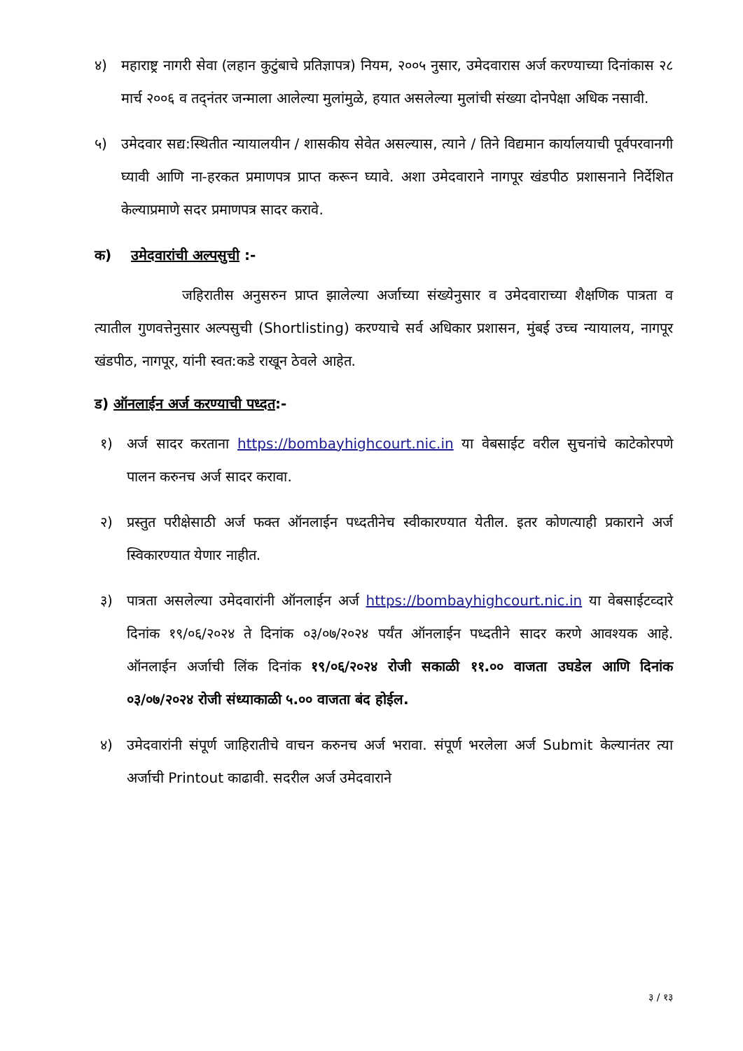४) महाराष्ट्र नागरी सेवा (लहान कुटुंबाचे प्रतिज्ञापत्र) नियम, २००५ नुसार, उमेदवारास अर्ज करण्याच्या दिनांकास २८ मार्च २००६ व तद्नंतर जन्माला आलेल्या मुलांमुळे, हयात असलेल्या मुलांची संख्या दोनपेक्षा अधिक नसावी.
५) उमेदवार सद्य:स्थितीत न्यायालयीन / शासकीय सेवेत असल्यास, त्याने / तिने विद्यमान कार्यालयाची पूर्वपरवानगी घ्यावी आणि ना-हरकत प्रमाणपत्र प्राप्त करून घ्यावे. अशा उमेदवाराने नागपूर खंडपीठ प्रशासनाने निर्देशित केल्याप्रमाणे सदर प्रमाणपत्र सादर करावे.
क) उमेदवारांची अल्पसुची :-
जहिरातीस अनुसरुन प्राप्त झालेल्या अर्जाच्या संख्येनुसार व उमेदवाराच्या शैक्षणिक पात्रता व त्यातील गुणवत्तेनुसार अल्पसुची (Shortlisting) करण्याचे सर्व अधिकार प्रशासन, मुंबई उच्च न्यायालय, नागपूर खंडपीठ, नागपूर, यांनी स्वत:कडे राखून ठेवले आहेत.
ड) ऑनलाईन अर्ज करण्याची पध्दत:-
१) अर्ज सादर करताना https://bombayhighcourt.nic.in या वेबसाईट वरील सुचनांचे काटेकोरपणे पालन करुनच अर्ज सादर करावा.
२) प्रस्तुत परीक्षेसाठी अर्ज फक्त ऑनलाईन पध्दतीनेच स्वीकारण्यात येतील. इतर कोणत्याही प्रकाराने अर्ज स्विकारण्यात येणार नाहीत.
३) पात्रता असलेल्या उमेदवारांनी ऑनलाईन अर्ज https://bombayhighcourt.nic.in या वेबसाईटव्दारे दिनांक १९/०६/२०२४ ते दिनांक ०३/०७/२०२४ पर्यंत ऑनलाईन पध्दतीने सादर करणे आवश्यक आहे. ऑनलाईन अर्जाची लिंक दिनांक १९/०६/२०२४ रोजी सकाळी ११.०० वाजता उघडेल आणि दिनांक ०३/०७/२०२४ रोजी संध्याकाळी ५.०० वाजता बंद होईल.
४) उमेदवारांनी संपूर्ण जाहिरातीचे वाचन करुनच अर्ज भरावा. संपूर्ण भरलेला अर्ज Submit केल्यानंतर त्या अर्जाची Printout काढावी. सदरील अर्ज उमेदवाराने
३ / १३